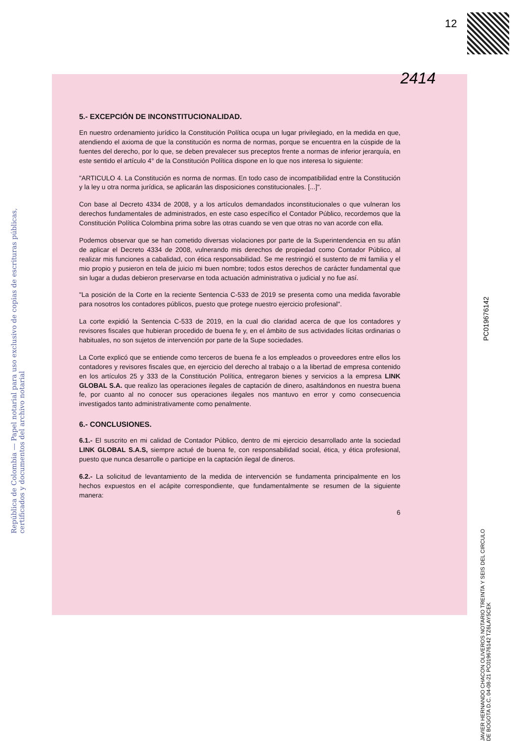12
República de Colombia — Papel notarial para uso exclusivo de copias de escrituras públicas, certificados y documentos del archivo notarial
2414
PC019676142
5.- EXCEPCIÓN DE INCONSTITUCIONALIDAD.
En nuestro ordenamiento jurídico la Constitución Política ocupa un lugar privilegiado, en la medida en que, atendiendo el axioma de que la constitución es norma de normas, porque se encuentra en la cúspide de la fuentes del derecho, por lo que, se deben prevalecer sus preceptos frente a normas de inferior jerarquía, en este sentido el artículo 4° de la Constitución Política dispone en lo que nos interesa lo siguiente:
"ARTICULO 4. La Constitución es norma de normas. En todo caso de incompatibilidad entre la Constitución y la ley u otra norma jurídica, se aplicarán las disposiciones constitucionales. [...]".
Con base al Decreto 4334 de 2008, y a los artículos demandados inconstitucionales o que vulneran los derechos fundamentales de administrados, en este caso específico el Contador Público, recordemos que la Constitución Política Colombina prima sobre las otras cuando se ven que otras no van acorde con ella.
Podemos observar que se han cometido diversas violaciones por parte de la Superintendencia en su afán de aplicar el Decreto 4334 de 2008, vulnerando mis derechos de propiedad como Contador Público, al realizar mis funciones a cabalidad, con ética responsabilidad. Se me restringió el sustento de mi familia y el mio propio y pusieron en tela de juicio mi buen nombre; todos estos derechos de carácter fundamental que sin lugar a dudas debieron preservarse en toda actuación administrativa o judicial y no fue así.
"La posición de la Corte en la reciente Sentencia C-533 de 2019 se presenta como una medida favorable para nosotros los contadores públicos, puesto que protege nuestro ejercicio profesional".
La corte expidió la Sentencia C-533 de 2019, en la cual dio claridad acerca de que los contadores y revisores fiscales que hubieran procedido de buena fe y, en el ámbito de sus actividades lícitas ordinarias o habituales, no son sujetos de intervención por parte de la Supe sociedades.
La Corte explicó que se entiende como terceros de buena fe a los empleados o proveedores entre ellos los contadores y revisores fiscales que, en ejercicio del derecho al trabajo o a la libertad de empresa contenido en los artículos 25 y 333 de la Constitución Política, entregaron bienes y servicios a la empresa LINK GLOBAL S.A. que realizo las operaciones ilegales de captación de dinero, asaltándonos en nuestra buena fe, por cuanto al no conocer sus operaciones ilegales nos mantuvo en error y como consecuencia investigados tanto administrativamente como penalmente.
6.- CONCLUSIONES.
6.1.- El suscrito en mi calidad de Contador Público, dentro de mi ejercicio desarrollado ante la sociedad LINK GLOBAL S.A.S, siempre actué de buena fe, con responsabilidad social, ética, y ética profesional, puesto que nunca desarrolle o participe en la captación ilegal de dineros.
6.2.- La solicitud de levantamiento de la medida de intervención se fundamenta principalmente en los hechos expuestos en el acápite correspondiente, que fundamentalmente se resumen de la siguiente manera:
6
JAVIER HERNANDO CHACON OLIVEROS NOTARIO TREINTA Y SEIS DEL CIRCULO DE BOGOTA D.C. 04-08-21 PC019676142 TZ6LAY5CEK